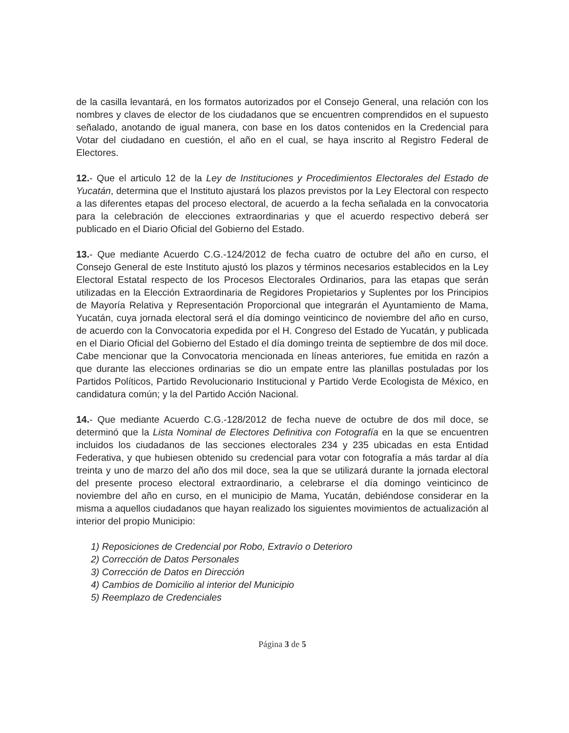de la casilla levantará, en los formatos autorizados por el Consejo General, una relación con los nombres y claves de elector de los ciudadanos que se encuentren comprendidos en el supuesto señalado, anotando de igual manera, con base en los datos contenidos en la Credencial para Votar del ciudadano en cuestión, el año en el cual, se haya inscrito al Registro Federal de Electores.
12.- Que el articulo 12 de la Ley de Instituciones y Procedimientos Electorales del Estado de Yucatán, determina que el Instituto ajustará los plazos previstos por la Ley Electoral con respecto a las diferentes etapas del proceso electoral, de acuerdo a la fecha señalada en la convocatoria para la celebración de elecciones extraordinarias y que el acuerdo respectivo deberá ser publicado en el Diario Oficial del Gobierno del Estado.
13.- Que mediante Acuerdo C.G.-124/2012 de fecha cuatro de octubre del año en curso, el Consejo General de este Instituto ajustó los plazos y términos necesarios establecidos en la Ley Electoral Estatal respecto de los Procesos Electorales Ordinarios, para las etapas que serán utilizadas en la Elección Extraordinaria de Regidores Propietarios y Suplentes por los Principios de Mayoría Relativa y Representación Proporcional que integrarán el Ayuntamiento de Mama, Yucatán, cuya jornada electoral será el día domingo veinticinco de noviembre del año en curso, de acuerdo con la Convocatoria expedida por el H. Congreso del Estado de Yucatán, y publicada en el Diario Oficial del Gobierno del Estado el día domingo treinta de septiembre de dos mil doce. Cabe mencionar que la Convocatoria mencionada en líneas anteriores, fue emitida en razón a que durante las elecciones ordinarias se dio un empate entre las planillas postuladas por los Partidos Políticos, Partido Revolucionario Institucional y Partido Verde Ecologista de México, en candidatura común; y la del Partido Acción Nacional.
14.- Que mediante Acuerdo C.G.-128/2012 de fecha nueve de octubre de dos mil doce, se determinó que la Lista Nominal de Electores Definitiva con Fotografía en la que se encuentren incluidos los ciudadanos de las secciones electorales 234 y 235 ubicadas en esta Entidad Federativa, y que hubiesen obtenido su credencial para votar con fotografía a más tardar al día treinta y uno de marzo del año dos mil doce, sea la que se utilizará durante la jornada electoral del presente proceso electoral extraordinario, a celebrarse el día domingo veinticinco de noviembre del año en curso, en el municipio de Mama, Yucatán, debiéndose considerar en la misma a aquellos ciudadanos que hayan realizado los siguientes movimientos de actualización al interior del propio Municipio:
1) Reposiciones de Credencial por Robo, Extravío o Deterioro
2) Corrección de Datos Personales
3) Corrección de Datos en Dirección
4) Cambios de Domicilio al interior del Municipio
5) Reemplazo de Credenciales
Página 3 de 5